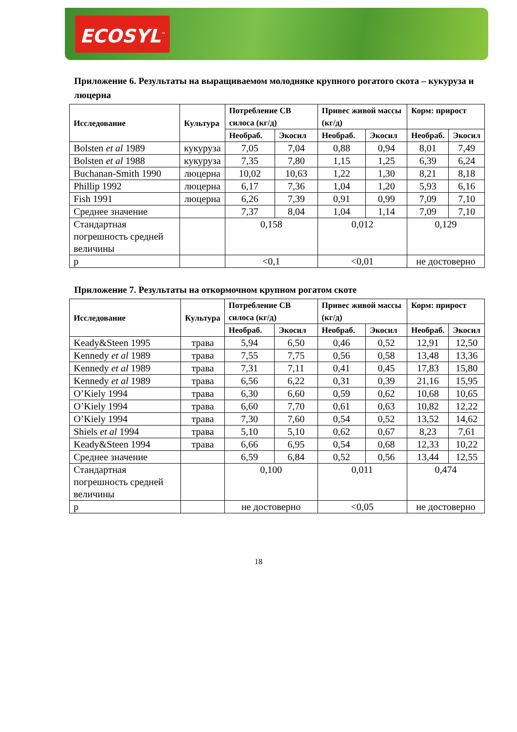ECOSYL<sup>™</sup>
Приложение 6. Результаты на выращиваемом молодняке крупного рогатого скота – кукуруза и люцерна
| Исследование | Культура | Потребление СВ силоса (кг/д) | | Привес живой массы (кг/д) | | Корм: прирост | |
| --- | --- | --- | --- | --- | --- | --- | --- |
| | | Необраб. | Экосил | Необраб. | Экосил | Необраб. | Экосил |
| Bolsten et al 1989 | кукуруза | 7,05 | 7,04 | 0,88 | 0,94 | 8,01 | 7,49 |
| Bolsten et al 1988 | кукуруза | 7,35 | 7,80 | 1,15 | 1,25 | 6,39 | 6,24 |
| Buchanan-Smith 1990 | люцерна | 10,02 | 10,63 | 1,22 | 1,30 | 8,21 | 8,18 |
| Phillip 1992 | люцерна | 6,17 | 7,36 | 1,04 | 1,20 | 5,93 | 6,16 |
| Fish 1991 | люцерна | 6,26 | 7,39 | 0,91 | 0,99 | 7,09 | 7,10 |
| Среднее значение | | 7,37 | 8,04 | 1,04 | 1,14 | 7,09 | 7,10 |
| Стандартная погрешность средней величины | | 0,158 | | 0,012 | | 0,129 | |
| p | | <0,1 | | <0,01 | | не достоверно | |
Приложение 7. Результаты на откормочном крупном рогатом скоте
| Исследование | Культура | Потребление СВ силоса (кг/д) | | Привес живой массы (кг/д) | | Корм: прирост | |
| --- | --- | --- | --- | --- | --- | --- | --- |
| | | Необраб. | Экосил | Необраб. | Экосил | Необраб. | Экосил |
| Keady&Steen 1995 | трава | 5,94 | 6,50 | 0,46 | 0,52 | 12,91 | 12,50 |
| Kennedy et al 1989 | трава | 7,55 | 7,75 | 0,56 | 0,58 | 13,48 | 13,36 |
| Kennedy et al 1989 | трава | 7,31 | 7,11 | 0,41 | 0,45 | 17,83 | 15,80 |
| Kennedy et al 1989 | трава | 6,56 | 6,22 | 0,31 | 0,39 | 21,16 | 15,95 |
| O’Kiely 1994 | трава | 6,30 | 6,60 | 0,59 | 0,62 | 10,68 | 10,65 |
| O’Kiely 1994 | трава | 6,60 | 7,70 | 0,61 | 0,63 | 10,82 | 12,22 |
| O’Kiely 1994 | трава | 7,30 | 7,60 | 0,54 | 0,52 | 13,52 | 14,62 |
| Shiels et al 1994 | трава | 5,10 | 5,10 | 0,62 | 0,67 | 8,23 | 7,61 |
| Keady&Steen 1994 | трава | 6,66 | 6,95 | 0,54 | 0,68 | 12,33 | 10,22 |
| Среднее значение | | 6,59 | 6,84 | 0,52 | 0,56 | 13,44 | 12,55 |
| Стандартная погрешность средней величины | | 0,100 | | 0,011 | | 0,474 | |
| p | | не достоверно | | <0,05 | | не достоверно | |
18